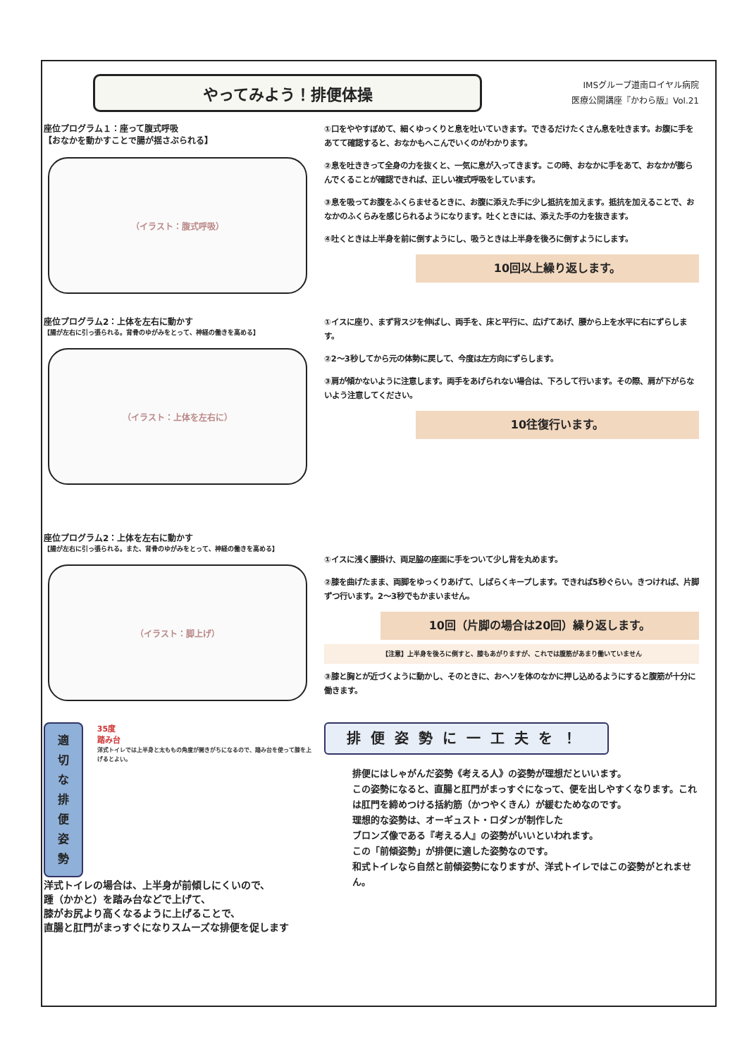やってみよう！排便体操
IMSグループ道南ロイヤル病院
医療公開講座『かわら版』Vol.21
座位プログラム１：座って腹式呼吸
【おなかを動かすことで腸が揺さぶられる】
（イラスト：腹式呼吸）
①口をややすぼめて、細くゆっくりと息を吐いていきます。できるだけたくさん息を吐きます。お腹に手をあてて確認すると、おなかもへこんでいくのがわかります。
②息を吐ききって全身の力を抜くと、一気に息が入ってきます。この時、おなかに手をあて、おなかが膨らんでくることが確認できれば、正しい複式呼吸をしています。
③息を吸ってお腹をふくらませるときに、お腹に添えた手に少し抵抗を加えます。抵抗を加えることで、おなかのふくらみを感じられるようになります。吐くときには、添えた手の力を抜きます。
④吐くときは上半身を前に倒すようにし、吸うときは上半身を後ろに倒すようにします。
10回以上繰り返します。
座位プログラム2：上体を左右に動かす
【腸が左右に引っ張られる。背骨のゆがみをとって、神経の働きを高める】
（イラスト：上体を左右に）
①イスに座り、まず背スジを伸ばし、両手を、床と平行に、広げてあげ、腰から上を水平に右にずらします。
②2～3秒してから元の体勢に戻して、今度は左方向にずらします。
③肩が傾かないように注意します。両手をあげられない場合は、下ろして行います。その際、肩が下がらないよう注意してください。
10往復行います。
座位プログラム2：上体を左右に動かす
【腸が左右に引っ張られる。また、背骨のゆがみをとって、神経の働きを高める】
（イラスト：脚上げ）
①イスに浅く腰掛け、両足脇の座面に手をついて少し背を丸めます。
②膝を曲げたまま、両脚をゆっくりあげて、しばらくキープします。できれば5秒ぐらい。きつければ、片脚ずつ行います。2～3秒でもかまいません。
10回（片脚の場合は20回）繰り返します。
【注意】上半身を後ろに倒すと、膝もあがりますが、これでは腹筋があまり働いていません
③膝と胸とが近づくように動かし、そのときに、おヘソを体のなかに押し込めるようにすると腹筋が十分に働きます。
適
切
な
排
便
姿
勢
35度
踏み台
洋式トイレでは上半身と太ももの角度が開きがちになるので、踏み台を使って膝を上げるとよい。
洋式トイレの場合は、上半身が前傾しにくいので、
踵（かかと）を踏み台などで上げて、
膝がお尻より高くなるように上げることで、
直腸と肛門がまっすぐになりスムーズな排便を促します
排便姿勢に一工夫を！
排便にはしゃがんだ姿勢《考える人》の姿勢が理想だといいます。
この姿勢になると、直腸と肛門がまっすぐになって、便を出しやすくなります。これは肛門を締めつける括約筋（かつやくきん）が緩むためなのです。
理想的な姿勢は、オーギュスト・ロダンが制作した
ブロンズ像である『考える人』の姿勢がいいといわれます。
この「前傾姿勢」が排便に適した姿勢なのです。
和式トイレなら自然と前傾姿勢になりますが、洋式トイレではこの姿勢がとれません。